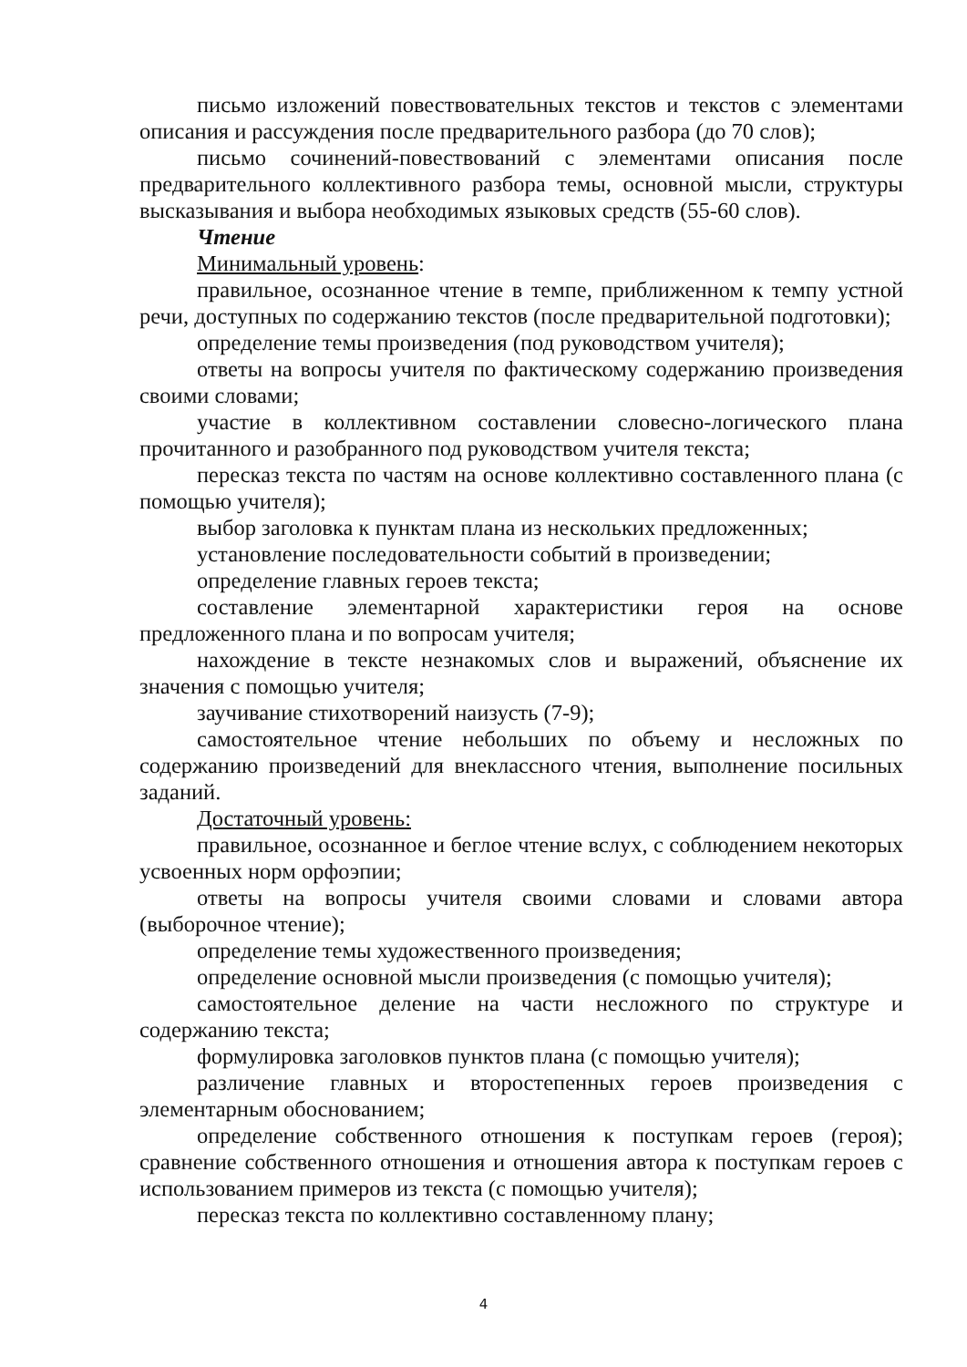письмо изложений повествовательных текстов и текстов с элементами описания и рассуждения после предварительного разбора (до 70 слов);
письмо сочинений-повествований с элементами описания после предварительного коллективного разбора темы, основной мысли, структуры высказывания и выбора необходимых языковых средств (55-60 слов).
Чтение
Минимальный уровень:
правильное, осознанное чтение в темпе, приближенном к темпу устной речи, доступных по содержанию текстов (после предварительной подготовки);
определение темы произведения (под руководством учителя);
ответы на вопросы учителя по фактическому содержанию произведения своими словами;
участие в коллективном составлении словесно-логического плана прочитанного и разобранного под руководством учителя текста;
пересказ текста по частям на основе коллективно составленного плана (с помощью учителя);
выбор заголовка к пунктам плана из нескольких предложенных;
установление последовательности событий в произведении;
определение главных героев текста;
составление элементарной характеристики героя на основе предложенного плана и по вопросам учителя;
нахождение в тексте незнакомых слов и выражений, объяснение их значения с помощью учителя;
заучивание стихотворений наизусть (7-9);
самостоятельное чтение небольших по объему и несложных по содержанию произведений для внеклассного чтения, выполнение посильных заданий.
Достаточный уровень:
правильное, осознанное и беглое чтение вслух, с соблюдением некоторых усвоенных норм орфоэпии;
ответы на вопросы учителя своими словами и словами автора (выборочное чтение);
определение темы художественного произведения;
определение основной мысли произведения (с помощью учителя);
самостоятельное деление на части несложного по структуре и содержанию текста;
формулировка заголовков пунктов плана (с помощью учителя);
различение главных и второстепенных героев произведения с элементарным обоснованием;
определение собственного отношения к поступкам героев (героя); сравнение собственного отношения и отношения автора к поступкам героев с использованием примеров из текста (с помощью учителя);
пересказ текста по коллективно составленному плану;
4